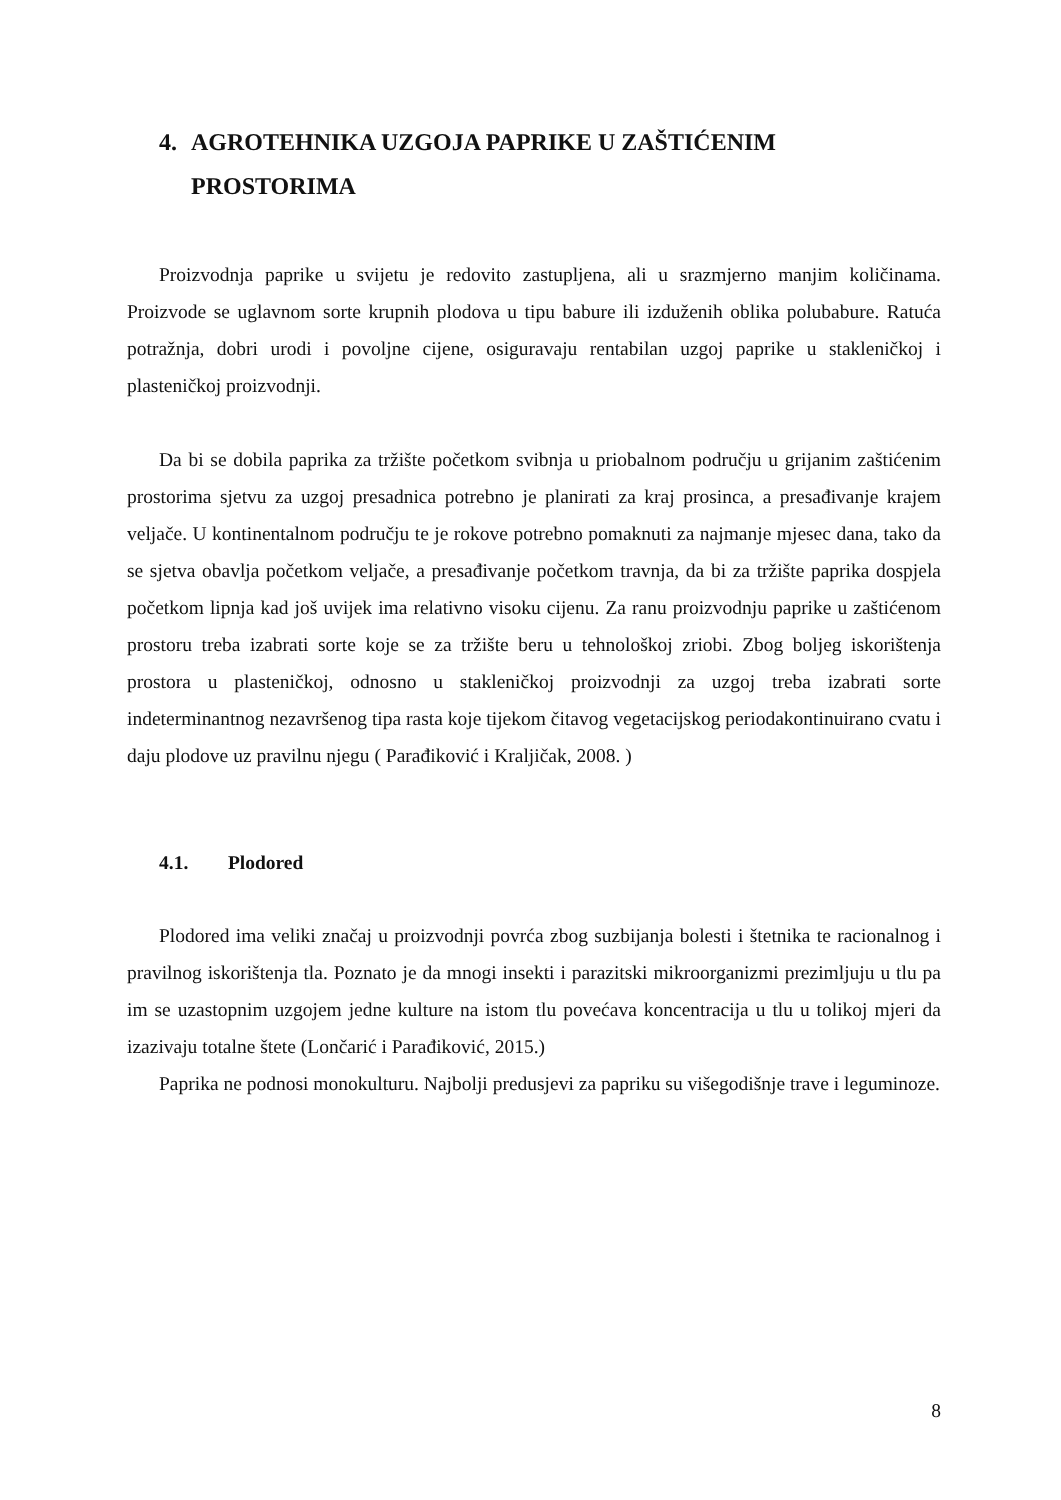4. AGROTEHNIKA UZGOJA PAPRIKE U ZAŠTIĆENIM PROSTORIMA
Proizvodnja paprike u svijetu je redovito zastupljena, ali u srazmjerno manjim količinama. Proizvode se uglavnom sorte krupnih plodova u tipu babure ili izduženih oblika polubabure. Ratuća potražnja, dobri urodi i povoljne cijene, osiguravaju rentabilan uzgoj paprike u stakleničkoj i plasteničkoj proizvodnji.
Da bi se dobila paprika za tržište početkom svibnja u priobalnom području u grijanim zaštićenim prostorima sjetvu za uzgoj presadnica potrebno je planirati za kraj prosinca, a presađivanje krajem veljače. U kontinentalnom području te je rokove potrebno pomaknuti za najmanje mjesec dana, tako da se sjetva obavlja početkom veljače, a presađivanje početkom travnja, da bi za tržište paprika dospjela početkom lipnja kad još uvijek ima relativno visoku cijenu. Za ranu proizvodnju paprike u zaštićenom prostoru treba izabrati sorte koje se za tržište beru u tehnološkoj zriobi. Zbog boljeg iskorištenja prostora u plasteničkoj, odnosno u stakleničkoj proizvodnji za uzgoj treba izabrati sorte indeterminantnog nezavršenog tipa rasta koje tijekom čitavog vegetacijskog periodakontinuirano cvatu i daju plodove uz pravilnu njegu ( Parađiković i Kraljičak, 2008. )
4.1. Plodored
Plodored ima veliki značaj u proizvodnji povrća zbog suzbijanja bolesti i štetnika te racionalnog i pravilnog iskorištenja tla. Poznato je da mnogi insekti i parazitski mikroorganizmi prezimljuju u tlu pa im se uzastopnim uzgojem jedne kulture na istom tlu povećava koncentracija u tlu u tolikoj mjeri da izazivaju totalne štete (Lončarić i Parađiković, 2015.)
Paprika ne podnosi monokulturu. Najbolji predusjevi za papriku su višegodišnje trave i leguminoze.
8